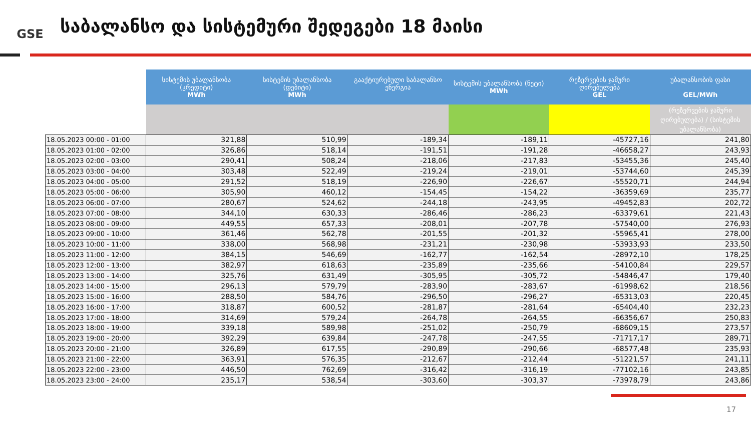GSE
საბალანსო და სისტემური შედეგები 18 მაისი
| | სისტემის უბალანსობა (კრედიტი) MWh | სისტემის უბალანსობა (დებიტი) MWh | გააქტიურებული საბალანსო ენერგია | სისტემის უბალანსობა (ნეტი) MWh | რეზერვების ჯამური ღირებულება GEL | უბალანსობის ფასი GEL/MWh |
| --- | --- | --- | --- | --- | --- | --- |
| | | | | | | (რეზერვების ჯამური ღირებულება) / (სისტემის უბალანსობა) |
| 18.05.2023 00:00 - 01:00 | 321,88 | 510,99 | -189,34 | -189,11 | -45727,16 | 241,80 |
| 18.05.2023 01:00 - 02:00 | 326,86 | 518,14 | -191,51 | -191,28 | -46658,27 | 243,93 |
| 18.05.2023 02:00 - 03:00 | 290,41 | 508,24 | -218,06 | -217,83 | -53455,36 | 245,40 |
| 18.05.2023 03:00 - 04:00 | 303,48 | 522,49 | -219,24 | -219,01 | -53744,60 | 245,39 |
| 18.05.2023 04:00 - 05:00 | 291,52 | 518,19 | -226,90 | -226,67 | -55520,71 | 244,94 |
| 18.05.2023 05:00 - 06:00 | 305,90 | 460,12 | -154,45 | -154,22 | -36359,69 | 235,77 |
| 18.05.2023 06:00 - 07:00 | 280,67 | 524,62 | -244,18 | -243,95 | -49452,83 | 202,72 |
| 18.05.2023 07:00 - 08:00 | 344,10 | 630,33 | -286,46 | -286,23 | -63379,61 | 221,43 |
| 18.05.2023 08:00 - 09:00 | 449,55 | 657,33 | -208,01 | -207,78 | -57540,00 | 276,93 |
| 18.05.2023 09:00 - 10:00 | 361,46 | 562,78 | -201,55 | -201,32 | -55965,41 | 278,00 |
| 18.05.2023 10:00 - 11:00 | 338,00 | 568,98 | -231,21 | -230,98 | -53933,93 | 233,50 |
| 18.05.2023 11:00 - 12:00 | 384,15 | 546,69 | -162,77 | -162,54 | -28972,10 | 178,25 |
| 18.05.2023 12:00 - 13:00 | 382,97 | 618,63 | -235,89 | -235,66 | -54100,84 | 229,57 |
| 18.05.2023 13:00 - 14:00 | 325,76 | 631,49 | -305,95 | -305,72 | -54846,47 | 179,40 |
| 18.05.2023 14:00 - 15:00 | 296,13 | 579,79 | -283,90 | -283,67 | -61998,62 | 218,56 |
| 18.05.2023 15:00 - 16:00 | 288,50 | 584,76 | -296,50 | -296,27 | -65313,03 | 220,45 |
| 18.05.2023 16:00 - 17:00 | 318,87 | 600,52 | -281,87 | -281,64 | -65404,40 | 232,23 |
| 18.05.2023 17:00 - 18:00 | 314,69 | 579,24 | -264,78 | -264,55 | -66356,67 | 250,83 |
| 18.05.2023 18:00 - 19:00 | 339,18 | 589,98 | -251,02 | -250,79 | -68609,15 | 273,57 |
| 18.05.2023 19:00 - 20:00 | 392,29 | 639,84 | -247,78 | -247,55 | -71717,17 | 289,71 |
| 18.05.2023 20:00 - 21:00 | 326,89 | 617,55 | -290,89 | -290,66 | -68577,48 | 235,93 |
| 18.05.2023 21:00 - 22:00 | 363,91 | 576,35 | -212,67 | -212,44 | -51221,57 | 241,11 |
| 18.05.2023 22:00 - 23:00 | 446,50 | 762,69 | -316,42 | -316,19 | -77102,16 | 243,85 |
| 18.05.2023 23:00 - 24:00 | 235,17 | 538,54 | -303,60 | -303,37 | -73978,79 | 243,86 |
17